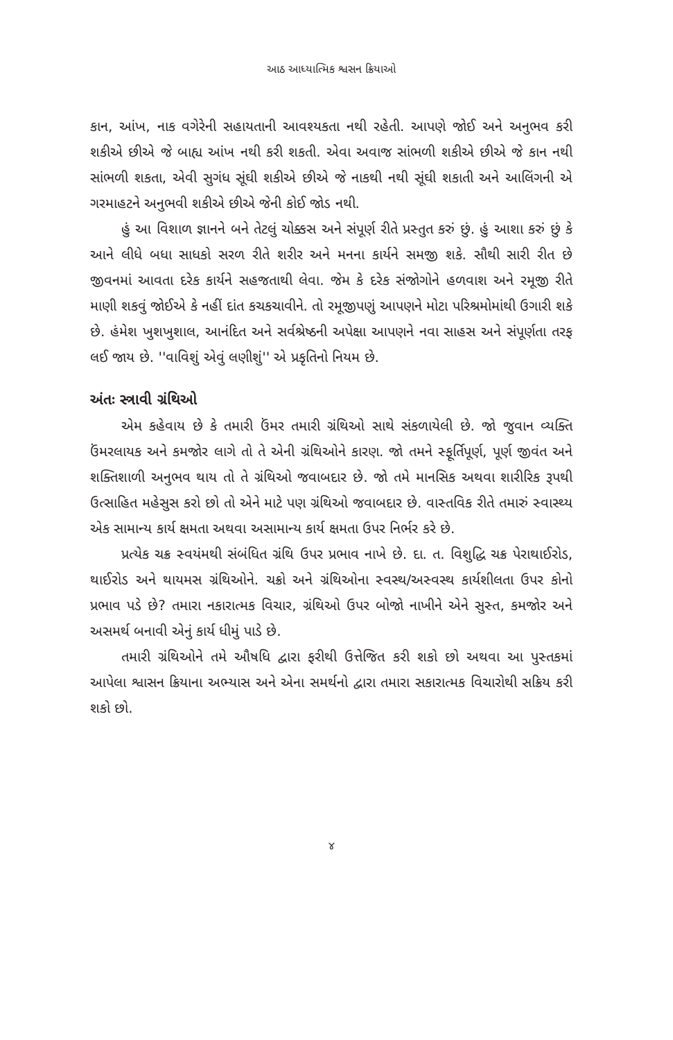આઠ આધ્યાત્મિક શ્વસન ક્રિયાઓ
કાન, આંખ, નાક વગેરેની સહાયતાની આવશ્યકતા નથી રહેતી. આપણે જોઈ અને અનુભવ કરી શકીએ છીએ જે બાહ્ય આંખ નથી કરી શકતી. એવા અવાજ સાંભળી શકીએ છીએ જે કાન નથી સાંભળી શકતા, એવી સુગંધ સૂંઘી શકીએ છીએ જે નાકથી નથી સૂંઘી શકાતી અને આલિંગની એ ગરમાહટને અનુભવી શકીએ છીએ જેની કોઈ જોડ નથી.
હું આ વિશાળ જ્ઞાનને બને તેટલું ચોક્કસ અને સંપૂર્ણ રીતે પ્રસ્તુત કરું છું. હું આશા કરું છું કે આને લીધે બધા સાધકો સરળ રીતે શરીર અને મનના કાર્યને સમજી શકે. સૌથી સારી રીત છે જીવનમાં આવતા દરેક કાર્યને સહજતાથી લેવા. જેમ કે દરેક સંજોગોને હળવાશ અને રમૂજી રીતે માણી શકવું જોઈએ કે નહીં દાંત કચકચાવીને. તો રમૂજીપણું આપણને મોટા પરિશ્રમોમાંથી ઉગારી શકે છે. હંમેશ ખુશખુશાલ, આનંદિત અને સર્વશ્રેષ્ઠની અપેક્ષા આપણને નવા સાહસ અને સંપૂર્ણતા તરફ લઈ જાય છે. ''વાવિશું એવું લણીશું'' એ પ્રકૃતિનો નિયમ છે.
અંતઃ સ્ત્રાવી ગ્રંથિઓ
એમ કહેવાય છે કે તમારી ઉંમર તમારી ગ્રંથિઓ સાથે સંકળાયેલી છે. જો જુવાન વ્યક્તિ ઉંમરલાયક અને કમજોર લાગે તો તે એની ગ્રંથિઓને કારણ. જો તમને સ્ફૂર્તિપૂર્ણ, પૂર્ણ જીવંત અને શક્તિશાળી અનુભવ થાય તો તે ગ્રંથિઓ જવાબદાર છે. જો તમે માનસિક અથવા શારીરિક રૂપથી ઉત્સાહિત મહેસુસ કરો છો તો એને માટે પણ ગ્રંથિઓ જવાબદાર છે. વાસ્તવિક રીતે તમારું સ્વાસ્થ્ય એક સામાન્ય કાર્ય ક્ષમતા અથવા અસામાન્ય કાર્ય ક્ષમતા ઉપર નિર્ભર કરે છે.
પ્રત્યેક ચક્ર સ્વયંમથી સંબંધિત ગ્રંથિ ઉપર પ્રભાવ નાખે છે. દા. ત. વિશુદ્ધિ ચક્ર પેરાથાઈરોડ, થાઈરોડ અને થાયમસ ગ્રંથિઓને. ચક્રો અને ગ્રંથિઓના સ્વસ્થ/અસ્વસ્થ કાર્યશીલતા ઉપર કોનો પ્રભાવ પડે છે? તમારા નકારાત્મક વિચાર, ગ્રંથિઓ ઉપર બોજો નાખીને એને સુસ્ત, કમજોર અને અસમર્થ બનાવી એનું કાર્ય ધીમું પાડે છે.
તમારી ગ્રંથિઓને તમે ઔષધિ દ્વારા ફરીથી ઉત્તેજિત કરી શકો છો અથવા આ પુસ્તકમાં આપેલા શ્વાસન ક્રિયાના અભ્યાસ અને એના સમર્થનો દ્વારા તમારા સકારાત્મક વિચારોથી સક્રિય કરી શકો છો.
૪